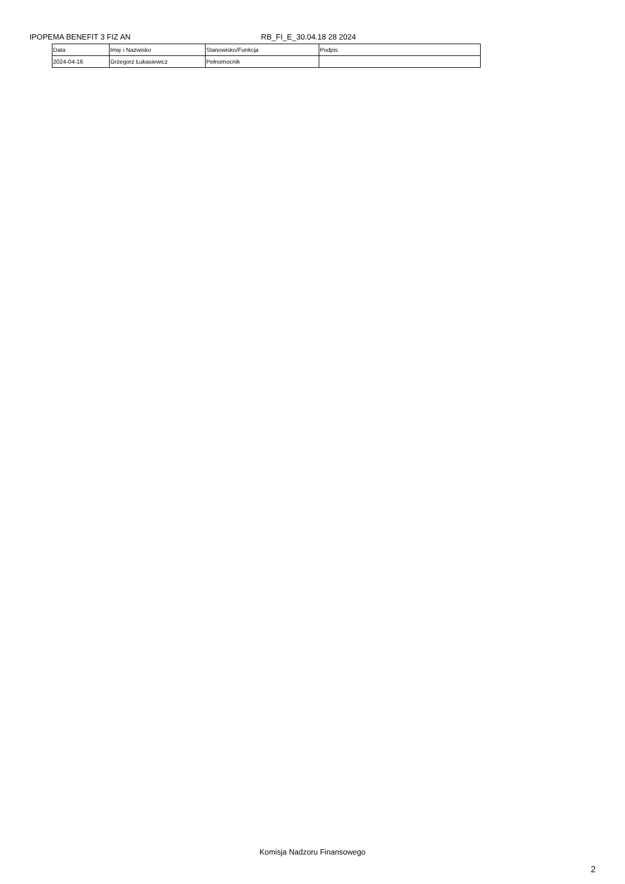IPOPEMA BENEFIT 3 FIZ AN RB_FI_E_30.04.18 28 2024
| Data | Imię i Nazwisko | Stanowisko/Funkcja | Podpis |
| 2024-04-16 | Grzegorz Łukasiewicz | Pełnomocnik | |
Komisja Nadzoru Finansowego
2